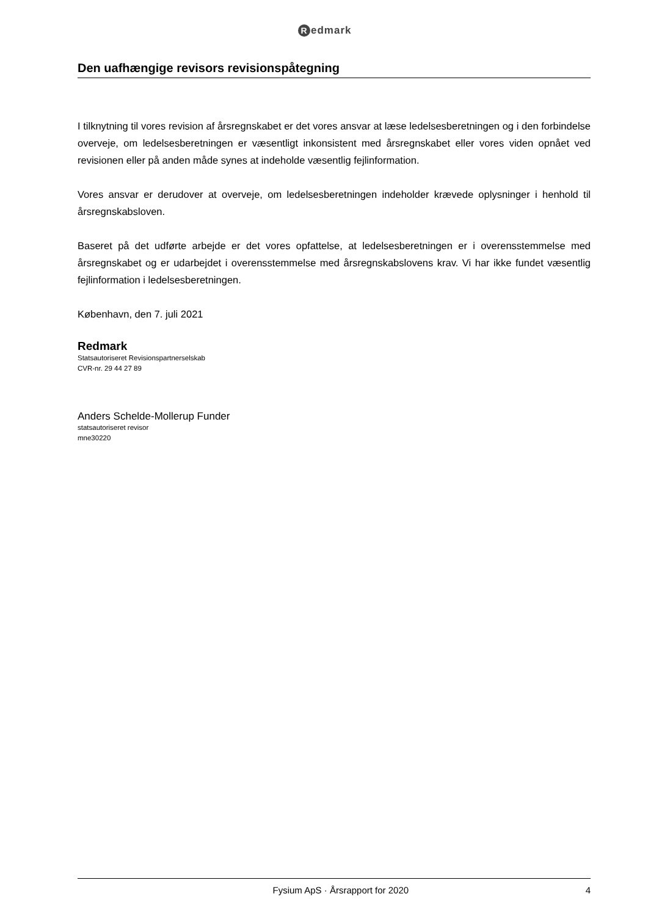Redmark
Den uafhængige revisors revisionspåtegning
I tilknytning til vores revision af årsregnskabet er det vores ansvar at læse ledelsesberetningen og i den forbindelse overveje, om ledelsesberetningen er væsentligt inkonsistent med årsregnskabet eller vores viden opnået ved revisionen eller på anden måde synes at indeholde væsentlig fejlinformation.
Vores ansvar er derudover at overveje, om ledelsesberetningen indeholder krævede oplysninger i henhold til årsregnskabsloven.
Baseret på det udførte arbejde er det vores opfattelse, at ledelsesberetningen er i overensstemmelse med årsregnskabet og er udarbejdet i overensstemmelse med årsregnskabslovens krav. Vi har ikke fundet væsentlig fejlinformation i ledelsesberetningen.
København, den 7. juli 2021
Redmark
Statsautoriseret Revisionspartnerselskab
CVR-nr. 29 44 27 89
Anders Schelde-Mollerup Funder
statsautoriseret revisor
mne30220
Fysium ApS · Årsrapport for 2020 4